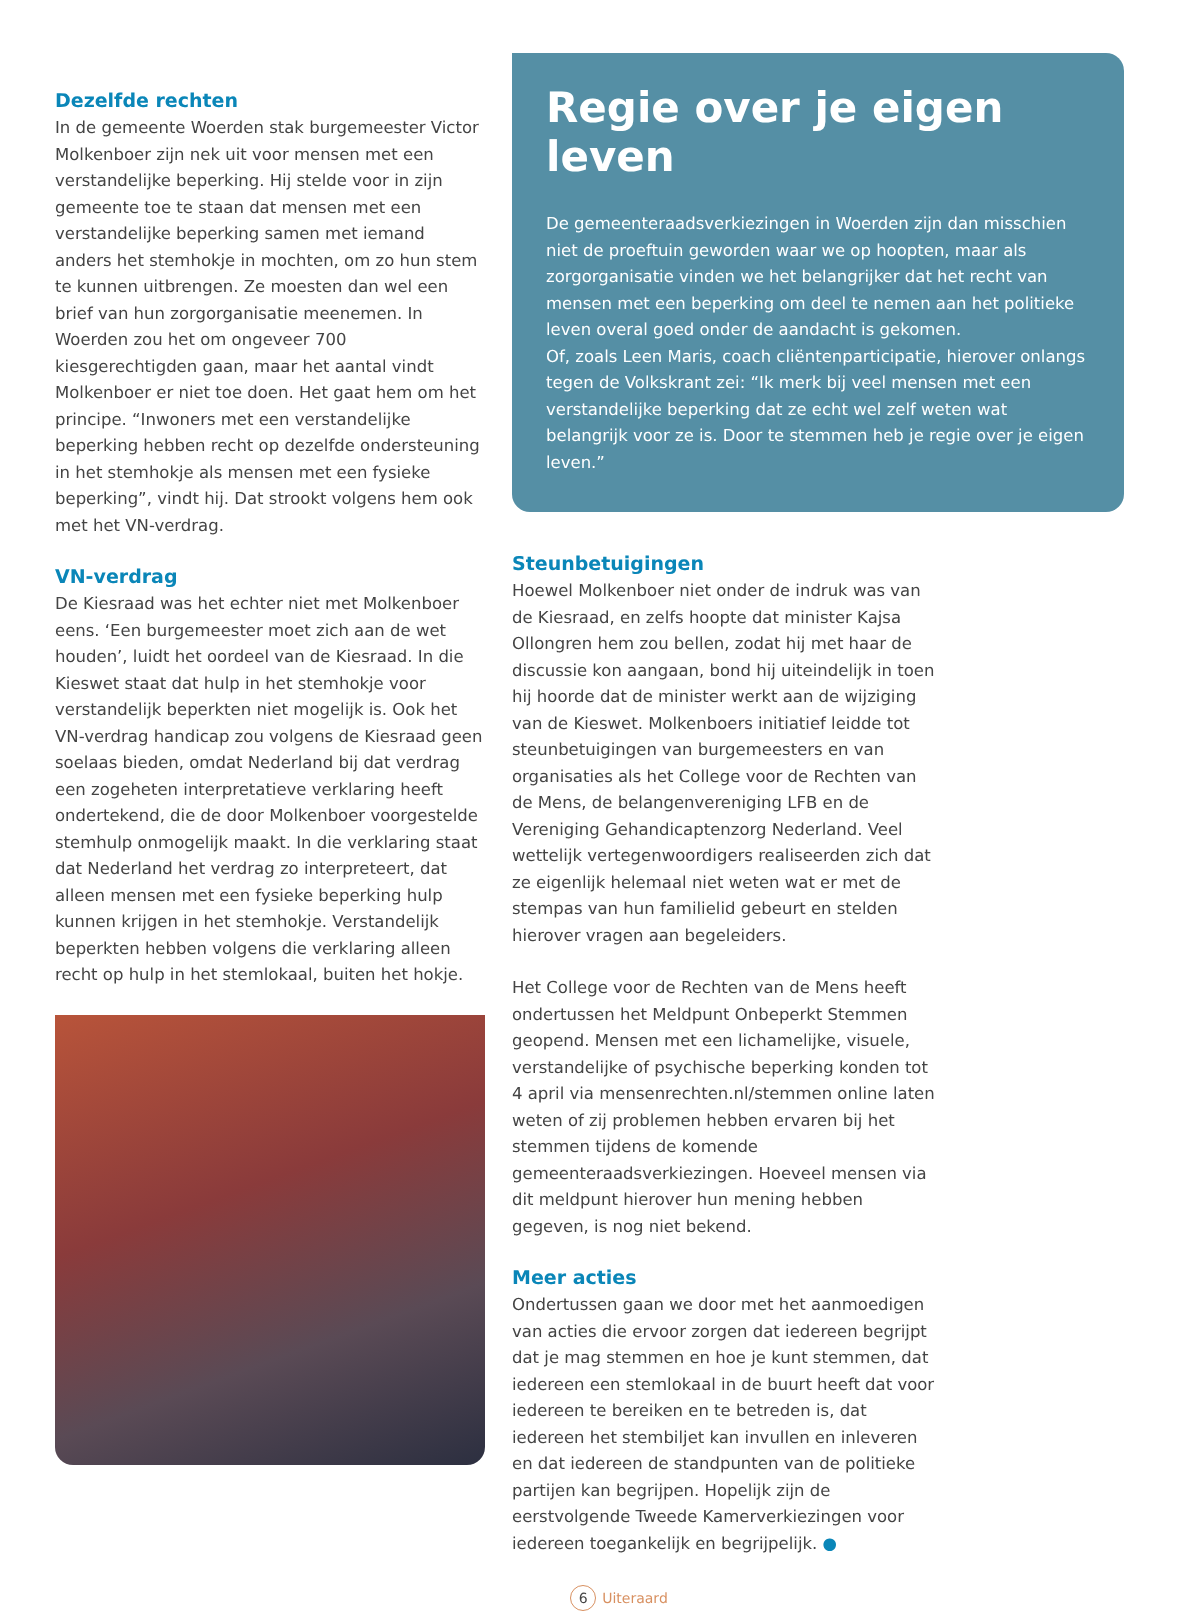Dezelfde rechten
In de gemeente Woerden stak burgemeester Victor Molkenboer zijn nek uit voor mensen met een verstandelijke beperking. Hij stelde voor in zijn gemeente toe te staan dat mensen met een verstandelijke beperking samen met iemand anders het stemhokje in mochten, om zo hun stem te kunnen uitbrengen. Ze moesten dan wel een brief van hun zorgorganisatie meenemen. In Woerden zou het om ongeveer 700 kiesgerechtigden gaan, maar het aantal vindt Molkenboer er niet toe doen. Het gaat hem om het principe. “Inwoners met een verstandelijke beperking hebben recht op dezelfde ondersteuning in het stemhokje als mensen met een fysieke beperking”, vindt hij. Dat strookt volgens hem ook met het VN-verdrag.
VN-verdrag
De Kiesraad was het echter niet met Molkenboer eens. ‘Een burgemeester moet zich aan de wet houden’, luidt het oordeel van de Kiesraad. In die Kieswet staat dat hulp in het stemhokje voor verstandelijk beperkten niet mogelijk is. Ook het VN-verdrag handicap zou volgens de Kiesraad geen soelaas bieden, omdat Nederland bij dat verdrag een zogeheten interpretatieve verklaring heeft ondertekend, die de door Molkenboer voorgestelde stemhulp onmogelijk maakt. In die verklaring staat dat Nederland het verdrag zo interpreteert, dat alleen mensen met een fysieke beperking hulp kunnen krijgen in het stemhokje. Verstandelijk beperkten hebben volgens die verklaring alleen recht op hulp in het stemlokaal, buiten het hokje.
Regie over je eigen leven
De gemeenteraadsverkiezingen in Woerden zijn dan misschien niet de proeftuin geworden waar we op hoopten, maar als zorgorganisatie vinden we het belangrijker dat het recht van mensen met een beperking om deel te nemen aan het politieke leven overal goed onder de aandacht is gekomen.
Of, zoals Leen Maris, coach cliëntenparticipatie, hierover onlangs tegen de Volkskrant zei: “Ik merk bij veel mensen met een verstandelijke beperking dat ze echt wel zelf weten wat belangrijk voor ze is. Door te stemmen heb je regie over je eigen leven.”
Steunbetuigingen
Hoewel Molkenboer niet onder de indruk was van de Kiesraad, en zelfs hoopte dat minister Kajsa Ollongren hem zou bellen, zodat hij met haar de discussie kon aangaan, bond hij uiteindelijk in toen hij hoorde dat de minister werkt aan de wijziging van de Kieswet. Molkenboers initiatief leidde tot steunbetuigingen van burgemeesters en van organisaties als het College voor de Rechten van de Mens, de belangenvereniging LFB en de Vereniging Gehandicaptenzorg Nederland. Veel wettelijk vertegenwoordigers realiseerden zich dat ze eigenlijk helemaal niet weten wat er met de stempas van hun familielid gebeurt en stelden hierover vragen aan begeleiders.
Het College voor de Rechten van de Mens heeft ondertussen het Meldpunt Onbeperkt Stemmen geopend. Mensen met een lichamelijke, visuele, verstandelijke of psychische beperking konden tot 4 april via mensenrechten.nl/stemmen online laten weten of zij problemen hebben ervaren bij het stemmen tijdens de komende gemeenteraadsverkiezingen. Hoeveel mensen via dit meldpunt hierover hun mening hebben gegeven, is nog niet bekend.
Meer acties
Ondertussen gaan we door met het aanmoedigen van acties die ervoor zorgen dat iedereen begrijpt dat je mag stemmen en hoe je kunt stemmen, dat iedereen een stemlokaal in de buurt heeft dat voor iedereen te bereiken en te betreden is, dat iedereen het stembiljet kan invullen en inleveren en dat iedereen de standpunten van de politieke partijen kan begrijpen. Hopelijk zijn de eerstvolgende Tweede Kamerverkiezingen voor iedereen toegankelijk en begrijpelijk. ●
6 Uiteraard